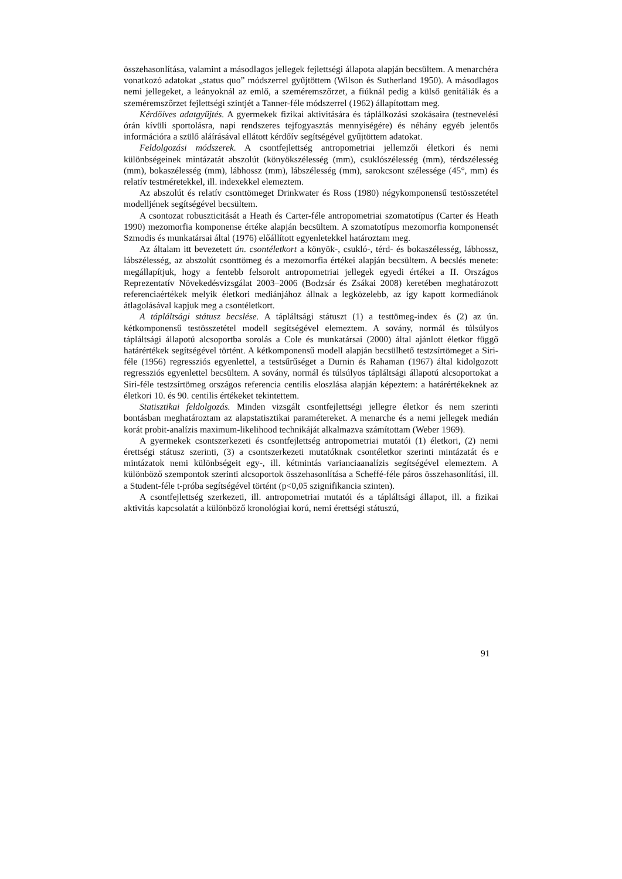összehasonlítása, valamint a másodlagos jellegek fejlettségi állapota alapján becsültem. A menarchéra vonatkozó adatokat „status quo” módszerrel gyűjtöttem (Wilson és Sutherland 1950). A másodlagos nemi jellegeket, a leányoknál az emlő, a szeméremszőrzet, a fiúknál pedig a külső genitáliák és a szeméremszőrzet fejlettségi szintjét a Tanner-féle módszerrel (1962) állapítottam meg.
Kérdőíves adatgyűjtés. A gyermekek fizikai aktivitására és táplálkozási szokásaira (testnevelési órán kívüli sportolásra, napi rendszeres tejfogyasztás mennyiségére) és néhány egyéb jelentős információra a szülő aláírásával ellátott kérdőív segítségével gyűjtöttem adatokat.
Feldolgozási módszerek. A csontfejlettség antropometriai jellemzői életkori és nemi különbségeinek mintázatát abszolút (könyökszélesség (mm), csuklószélesség (mm), térdszélesség (mm), bokaszélesség (mm), lábhossz (mm), lábszélesség (mm), sarokcsont szélessége (45°, mm) és relatív testméretekkel, ill. indexekkel elemeztem.
Az abszolút és relatív csonttömeget Drinkwater és Ross (1980) négykomponensű testösszetétel modelljének segítségével becsültem.
A csontozat robuszticitását a Heath és Carter-féle antropometriai szomatotípus (Carter és Heath 1990) mezomorfia komponense értéke alapján becsültem. A szomatotípus mezomorfia komponensét Szmodis és munkatársai által (1976) előállított egyenletekkel határoztam meg.
Az általam itt bevezetett ún. csontéletkort a könyök-, csukló-, térd- és bokaszélesség, lábhossz, lábszélesség, az abszolút csonttömeg és a mezomorfia értékei alapján becsültem. A becslés menete: megállapítjuk, hogy a fentebb felsorolt antropometriai jellegek egyedi értékei a II. Országos Reprezentatív Növekedésvizsgálat 2003–2006 (Bodzsár és Zsákai 2008) keretében meghatározott referenciaértékek melyik életkori mediánjához állnak a legközelebb, az így kapott kormediánok átlagolásával kapjuk meg a csontéletkort.
A tápláltsági státusz becslése. A tápláltsági státuszt (1) a testtömeg-index és (2) az ún. kétkomponensű testösszetétel modell segítségével elemeztem. A sovány, normál és túlsúlyos tápláltsági állapotú alcsoportba sorolás a Cole és munkatársai (2000) által ajánlott életkor függő határértékek segítségével történt. A kétkomponensű modell alapján becsülhető testzsírtömeget a Siri-féle (1956) regressziós egyenlettel, a testsűrűséget a Durnin és Rahaman (1967) által kidolgozott regressziós egyenlettel becsültem. A sovány, normál és túlsúlyos tápláltsági állapotú alcsoportokat a Siri-féle testzsírtömeg országos referencia centilis eloszlása alapján képeztem: a határértékeknek az életkori 10. és 90. centilis értékeket tekintettem.
Statisztikai feldolgozás. Minden vizsgált csontfejlettségi jellegre életkor és nem szerinti bontásban meghatároztam az alapstatisztikai paramétereket. A menarche és a nemi jellegek medián korát probit-analízis maximum-likelihood technikáját alkalmazva számítottam (Weber 1969).
A gyermekek csontszerkezeti és csontfejlettség antropometriai mutatói (1) életkori, (2) nemi érettségi státusz szerinti, (3) a csontszerkezeti mutatóknak csontéletkor szerinti mintázatát és e mintázatok nemi különbségeit egy-, ill. kétmintás varianciaanalízis segítségével elemeztem. A különböző szempontok szerinti alcsoportok összehasonlítása a Scheffé-féle páros összehasonlítási, ill. a Student-féle t-próba segítségével történt (p<0,05 szignifikancia szinten).
A csontfejlettség szerkezeti, ill. antropometriai mutatói és a tápláltsági állapot, ill. a fizikai aktivitás kapcsolatát a különböző kronológiai korú, nemi érettségi státuszú,
91